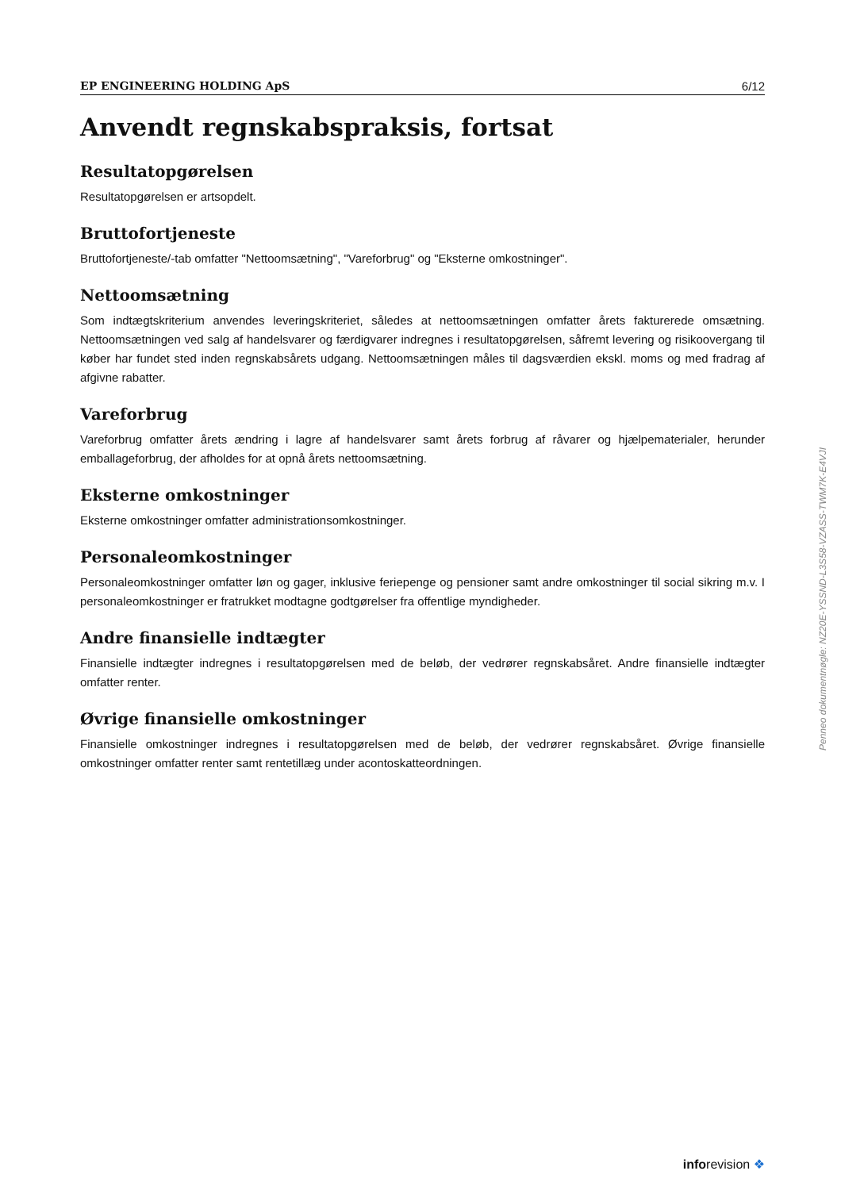EP ENGINEERING HOLDING ApS 6/12
Anvendt regnskabspraksis, fortsat
Resultatopgørelsen
Resultatopgørelsen er artsopdelt.
Bruttofortjeneste
Bruttofortjeneste/-tab omfatter "Nettoomsætning", "Vareforbrug" og "Eksterne omkostninger".
Nettoomsætning
Som indtægtskriterium anvendes leveringskriteriet, således at nettoomsætningen omfatter årets fakturerede omsætning. Nettoomsætningen ved salg af handelsvarer og færdigvarer indregnes i resultatopgørelsen, såfremt levering og risikoovergang til køber har fundet sted inden regnskabsårets udgang. Nettoomsætningen måles til dagsværdien ekskl. moms og med fradrag af afgivne rabatter.
Vareforbrug
Vareforbrug omfatter årets ændring i lagre af handelsvarer samt årets forbrug af råvarer og hjælpematerialer, herunder emballageforbrug, der afholdes for at opnå årets nettoomsætning.
Eksterne omkostninger
Eksterne omkostninger omfatter administrationsomkostninger.
Personaleomkostninger
Personaleomkostninger omfatter løn og gager, inklusive feriepenge og pensioner samt andre omkostninger til social sikring m.v. I personaleomkostninger er fratrukket modtagne godtgørelser fra offentlige myndigheder.
Andre finansielle indtægter
Finansielle indtægter indregnes i resultatopgørelsen med de beløb, der vedrører regnskabsåret. Andre finansielle indtægter omfatter renter.
Øvrige finansielle omkostninger
Finansielle omkostninger indregnes i resultatopgørelsen med de beløb, der vedrører regnskabsåret. Øvrige finansielle omkostninger omfatter renter samt rentetillæg under acontoskatteordningen.
Penneo dokumentnøgle: NZ20E-YSSND-L3S58-VZASS-TWM7K-E4VJI
inforevision ❖